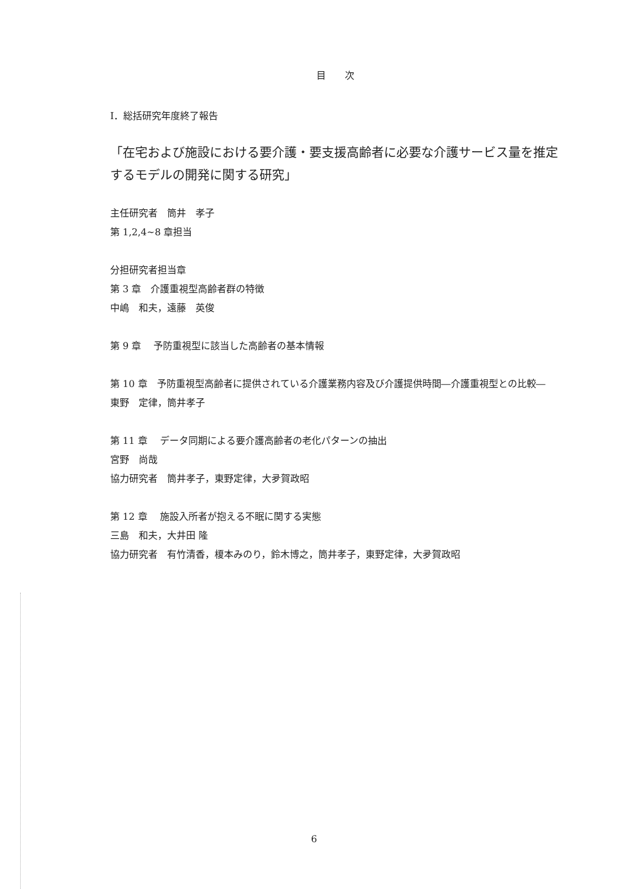目　　次
I．総括研究年度終了報告
「在宅および施設における要介護・要支援高齢者に必要な介護サービス量を推定するモデルの開発に関する研究」
主任研究者　筒井　孝子
第 1,2,4~8 章担当
分担研究者担当章
第 3 章　介護重視型高齢者群の特徴
中嶋　和夫，遠藤　英俊
第 9 章　 予防重視型に該当した高齢者の基本情報
第 10 章　予防重視型高齢者に提供されている介護業務内容及び介護提供時間―介護重視型との比較―
東野　定律，筒井孝子
第 11 章　 データ同期による要介護高齢者の老化パターンの抽出
宮野　尚哉
協力研究者　筒井孝子，東野定律，大夛賀政昭
第 12 章　 施設入所者が抱える不眠に関する実態
三島　和夫，大井田 隆
協力研究者　有竹清香，榎本みのり，鈴木博之，筒井孝子，東野定律，大夛賀政昭
6